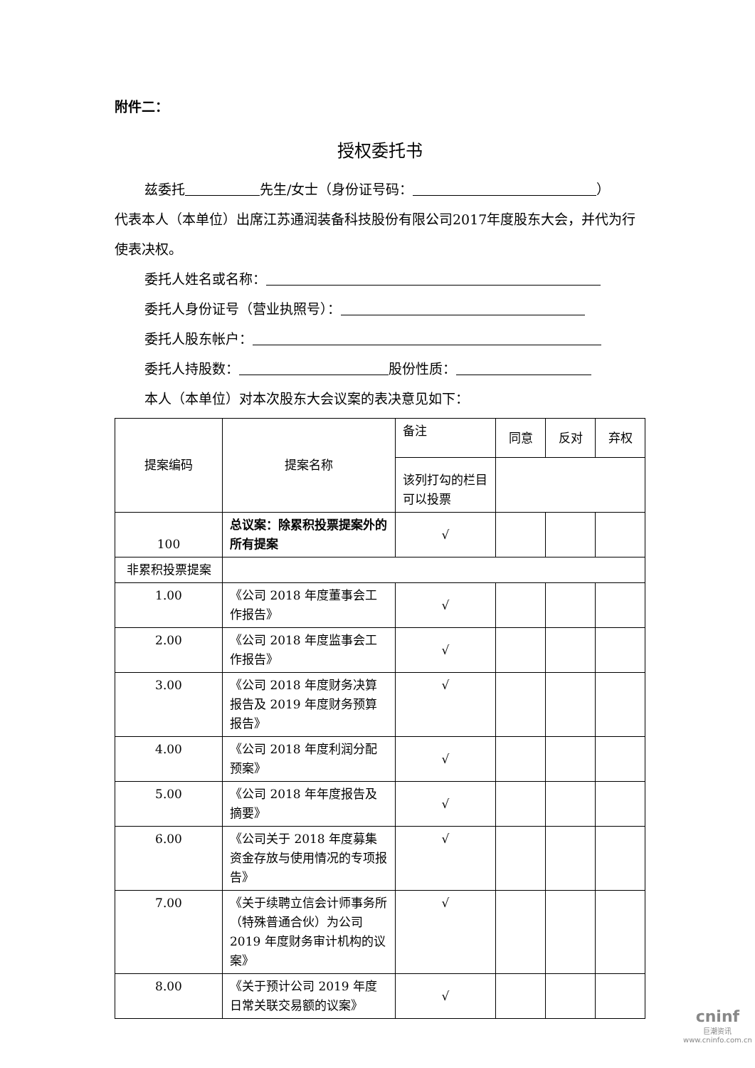附件二：
授权委托书
兹委托 先生/女士（身份证号码： ）
代表本人（本单位）出席江苏通润装备科技股份有限公司2017年度股东大会，并代为行使表决权。
委托人姓名或名称：
委托人身份证号（营业执照号）：
委托人股东帐户：
委托人持股数： 股份性质：
本人（本单位）对本次股东大会议案的表决意见如下：
| 提案编码 | 提案名称 | 备注 | 同意 | 反对 | 弃权 |
| | | 该列打勾的栏目可以投票 | | | |
| 100 | 总议案：除累积投票提案外的所有提案 | √ | | | |
| 非累积投票提案 | | | | | |
| 1.00 | 《公司 2018 年度董事会工作报告》 | √ | | | |
| 2.00 | 《公司 2018 年度监事会工作报告》 | √ | | | |
| 3.00 | 《公司 2018 年度财务决算报告及 2019 年度财务预算报告》 | √ | | | |
| 4.00 | 《公司 2018 年度利润分配预案》 | √ | | | |
| 5.00 | 《公司 2018 年年度报告及摘要》 | √ | | | |
| 6.00 | 《公司关于 2018 年度募集资金存放与使用情况的专项报告》 | √ | | | |
| 7.00 | 《关于续聘立信会计师事务所（特殊普通合伙）为公司 2019 年度财务审计机构的议案》 | √ | | | |
| 8.00 | 《关于预计公司 2019 年度日常关联交易额的议案》 | √ | | | |
cninf
巨潮资讯
www.cninfo.com.cn